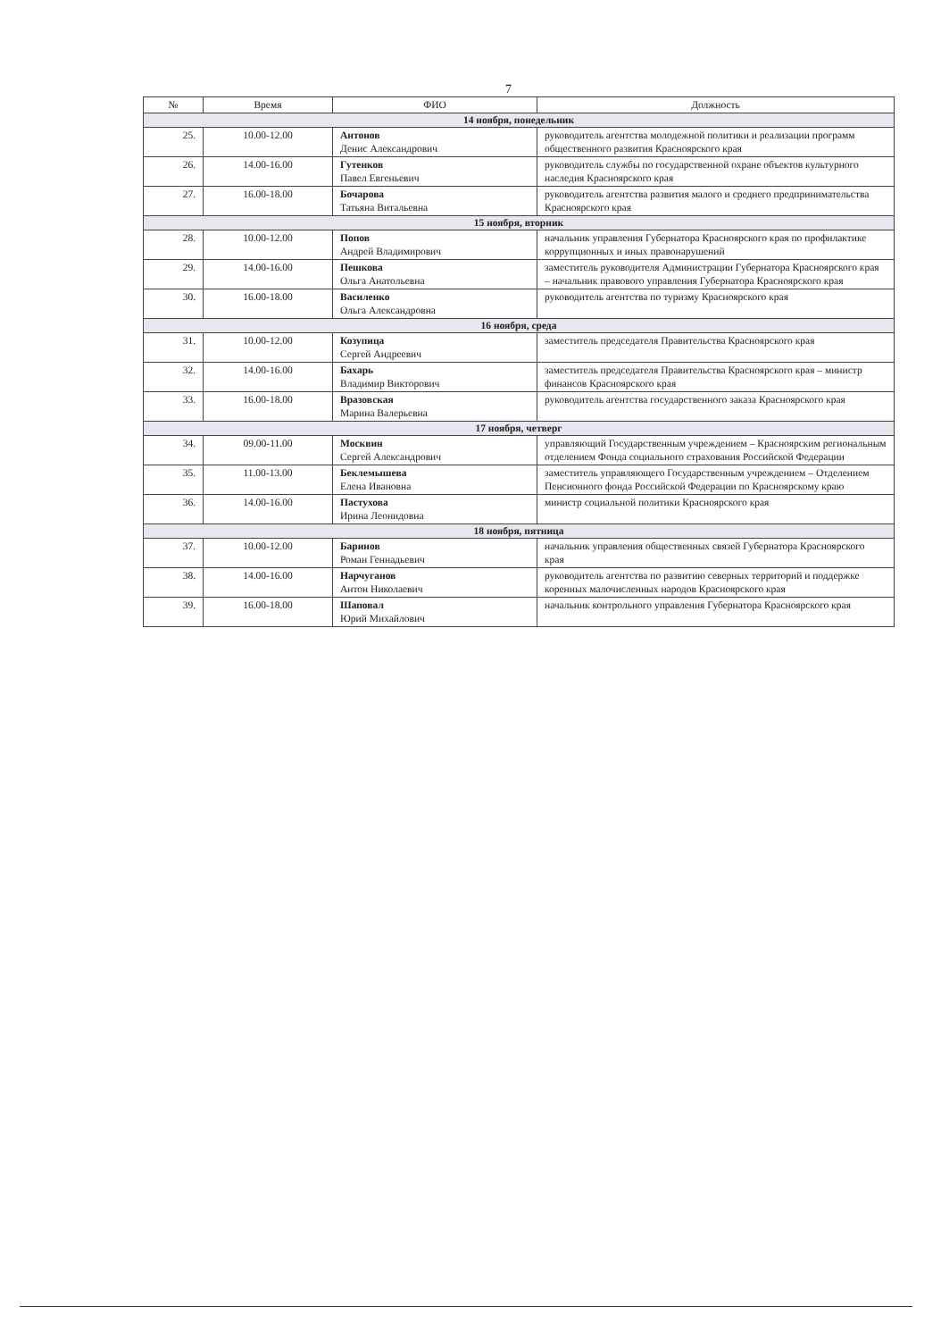7
| № | Время | ФИО | Должность |
| --- | --- | --- | --- |
| 14 ноября, понедельник | | | |
| 25. | 10.00-12.00 | Антонов Денис Александрович | руководитель агентства молодежной политики и реализации программ общественного развития Красноярского края |
| 26. | 14.00-16.00 | Гутенков Павел Евгеньевич | руководитель службы по государственной охране объектов культурного наследия Красноярского края |
| 27. | 16.00-18.00 | Бочарова Татьяна Витальевна | руководитель агентства развития малого и среднего предпринимательства Красноярского края |
| 15 ноября, вторник | | | |
| 28. | 10.00-12.00 | Попов Андрей Владимирович | начальник управления Губернатора Красноярского края по профилактике коррупционных и иных правонарушений |
| 29. | 14.00-16.00 | Пешкова Ольга Анатольевна | заместитель руководителя Администрации Губернатора Красноярского края – начальник правового управления Губернатора Красноярского края |
| 30. | 16.00-18.00 | Василенко Ольга Александровна | руководитель агентства по туризму Красноярского края |
| 16 ноября, среда | | | |
| 31. | 10.00-12.00 | Козупица Сергей Андреевич | заместитель председателя Правительства Красноярского края |
| 32. | 14.00-16.00 | Бахарь Владимир Викторович | заместитель председателя Правительства Красноярского края – министр финансов Красноярского края |
| 33. | 16.00-18.00 | Вразовская Марина Валерьевна | руководитель агентства государственного заказа Красноярского края |
| 17 ноября, четверг | | | |
| 34. | 09.00-11.00 | Москвин Сергей Александрович | управляющий Государственным учреждением – Красноярским региональным отделением Фонда социального страхования Российской Федерации |
| 35. | 11.00-13.00 | Беклемышева Елена Ивановна | заместитель управляющего Государственным учреждением – Отделением Пенсионного фонда Российской Федерации по Красноярскому краю |
| 36. | 14.00-16.00 | Пастухова Ирина Леонидовна | министр социальной политики Красноярского края |
| 18 ноября, пятница | | | |
| 37. | 10.00-12.00 | Баринов Роман Геннадьевич | начальник управления общественных связей Губернатора Красноярского края |
| 38. | 14.00-16.00 | Нарчуганов Антон Николаевич | руководитель агентства по развитию северных территорий и поддержке коренных малочисленных народов Красноярского края |
| 39. | 16.00-18.00 | Шаповал Юрий Михайлович | начальник контрольного управления Губернатора Красноярского края |